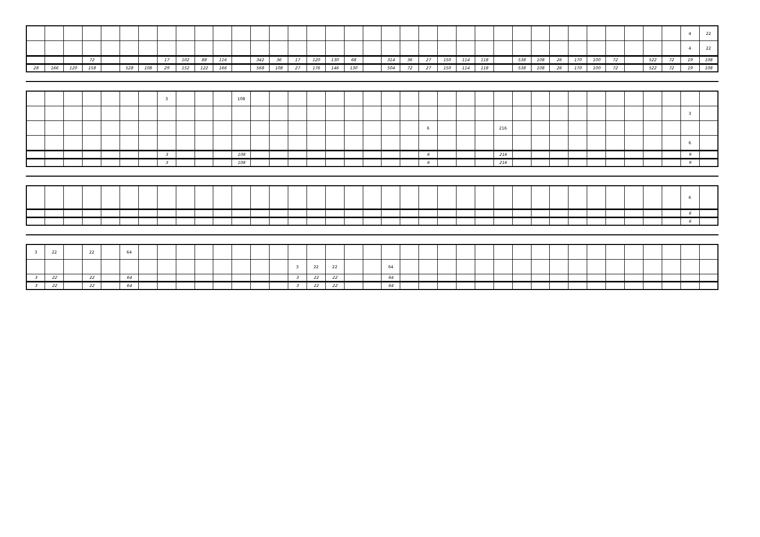| | | | | | | | | | | | | | | | | | | | | | | | | | | | | | | | | | | | 4 | 22 |
| | | | | | | | | | | | | | | | | | | | | | | | | | | | | | | | | | | | 4 | 22 |
| | | | 72 | | | | 17 | 102 | 88 | 116 | | 342 | 36 | 17 | 120 | 130 | 68 | | 314 | 36 | 27 | 150 | 114 | 118 | | 538 | 108 | 26 | 170 | 100 | 72 | | 522 | 72 | 19 | 108 |
| 28 | 166 | 120 | 158 | | 528 | 108 | 29 | 152 | 122 | 166 | | 568 | 108 | 27 | 176 | 146 | 130 | | 504 | 72 | 27 | 150 | 114 | 118 | | 538 | 108 | 26 | 170 | 100 | 72 | | 522 | 72 | 19 | 108 |
| | | | | | | | 3 | | | | 108 | | | | | | | | | | | | | | | | | | | | | | | | | |
| | | | | | | | | | | | | | | | | | | | | | | | | | | | | | | | | | | | 3 | |
| | | | | | | | | | | | | | | | | | | | | | 6 | | | | 216 | | | | | | | | | | | |
| | | | | | | | | | | | | | | | | | | | | | | | | | | | | | | | | | | | 6 | |
| | | | | | | | 3 | | | | 108 | | | | | | | | | | 6 | | | | 216 | | | | | | | | | | 9 | |
| | | | | | | | 3 | | | | 108 | | | | | | | | | | 6 | | | | 216 | | | | | | | | | | 9 | |
| | | | | | | | | | | | | | | | | | | | | | | | | | | | | | | | | | | | 6 | |
| | | | | | | | | | | | | | | | | | | | | | | | | | | | | | | | | | | | 6 | |
| | | | | | | | | | | | | | | | | | | | | | | | | | | | | | | | | | | | 6 | |
| 3 | 22 | | 22 | | 64 | | | | | | | | | | | | | | | | | | | | | | | | | | | | | | | |
| | | | | | | | | | | | | | | 3 | 22 | 22 | | | 64 | | | | | | | | | | | | | | | | | |
| 3 | 22 | | 22 | | 64 | | | | | | | | | 3 | 22 | 22 | | | 64 | | | | | | | | | | | | | | | | | |
| 3 | 22 | | 22 | | 64 | | | | | | | | | 3 | 22 | 22 | | | 64 | | | | | | | | | | | | | | | | | |